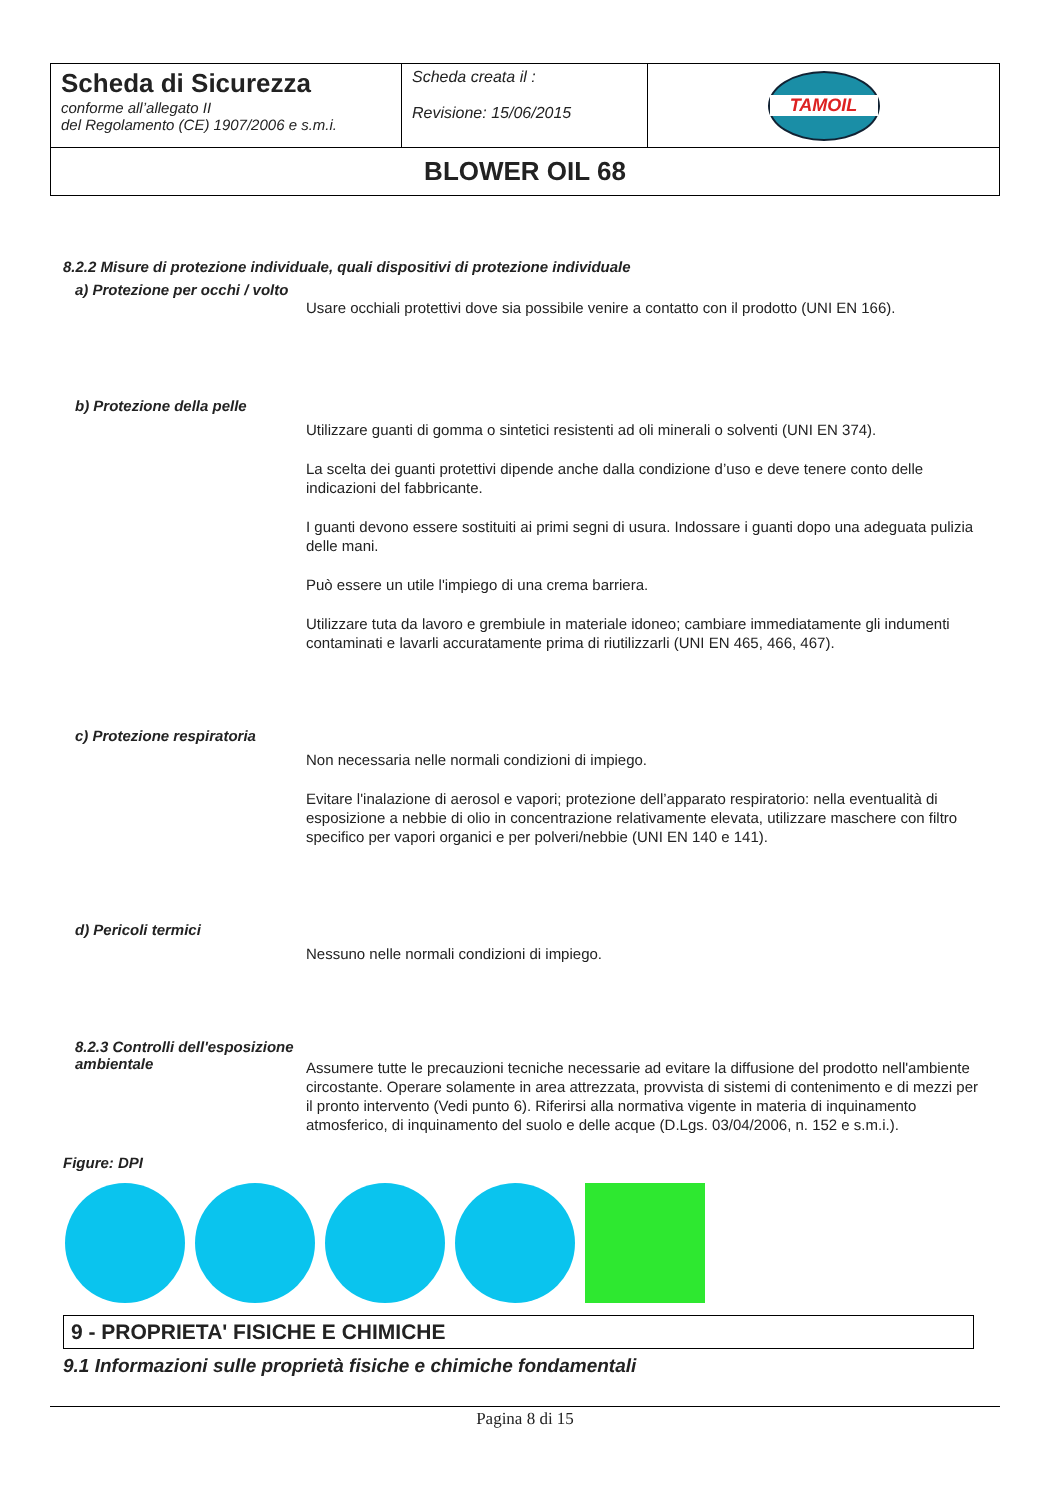| Scheda di Sicurezza conforme all’allegato II del Regolamento (CE) 1907/2006 e s.m.i. | Scheda creata il : Revisione: 15/06/2015 | TAMOIL |
| BLOWER OIL 68 | | |
8.2.2 Misure di protezione individuale, quali dispositivi di protezione individuale
a) Protezione per occhi / volto
Usare occhiali protettivi dove sia possibile venire a contatto con il prodotto (UNI EN 166).
b) Protezione della pelle
Utilizzare guanti di gomma o sintetici resistenti ad oli minerali o solventi (UNI EN 374).
La scelta dei guanti protettivi dipende anche dalla condizione d’uso e deve tenere conto delle indicazioni del fabbricante.
I guanti devono essere sostituiti ai primi segni di usura. Indossare i guanti dopo una adeguata pulizia delle mani.
Può essere un utile l'impiego di una crema barriera.
Utilizzare tuta da lavoro e grembiule in materiale idoneo; cambiare immediatamente gli indumenti contaminati e lavarli accuratamente prima di riutilizzarli (UNI EN 465, 466, 467).
c) Protezione respiratoria
Non necessaria nelle normali condizioni di impiego.
Evitare l'inalazione di aerosol e vapori; protezione dell’apparato respiratorio: nella eventualità di esposizione a nebbie di olio in concentrazione relativamente elevata, utilizzare maschere con filtro specifico per vapori organici e per polveri/nebbie (UNI EN 140 e 141).
d) Pericoli termici
Nessuno nelle normali condizioni di impiego.
8.2.3 Controlli dell'esposizione ambientale
Assumere tutte le precauzioni tecniche necessarie ad evitare la diffusione del prodotto nell'ambiente circostante. Operare solamente in area attrezzata, provvista di sistemi di contenimento e di mezzi per il pronto intervento (Vedi punto 6). Riferirsi alla normativa vigente in materia di inquinamento atmosferico, di inquinamento del suolo e delle acque (D.Lgs. 03/04/2006, n. 152 e s.m.i.).
Figure: DPI
9 - PROPRIETA' FISICHE E CHIMICHE
9.1 Informazioni sulle proprietà fisiche e chimiche fondamentali
Pagina 8 di 15